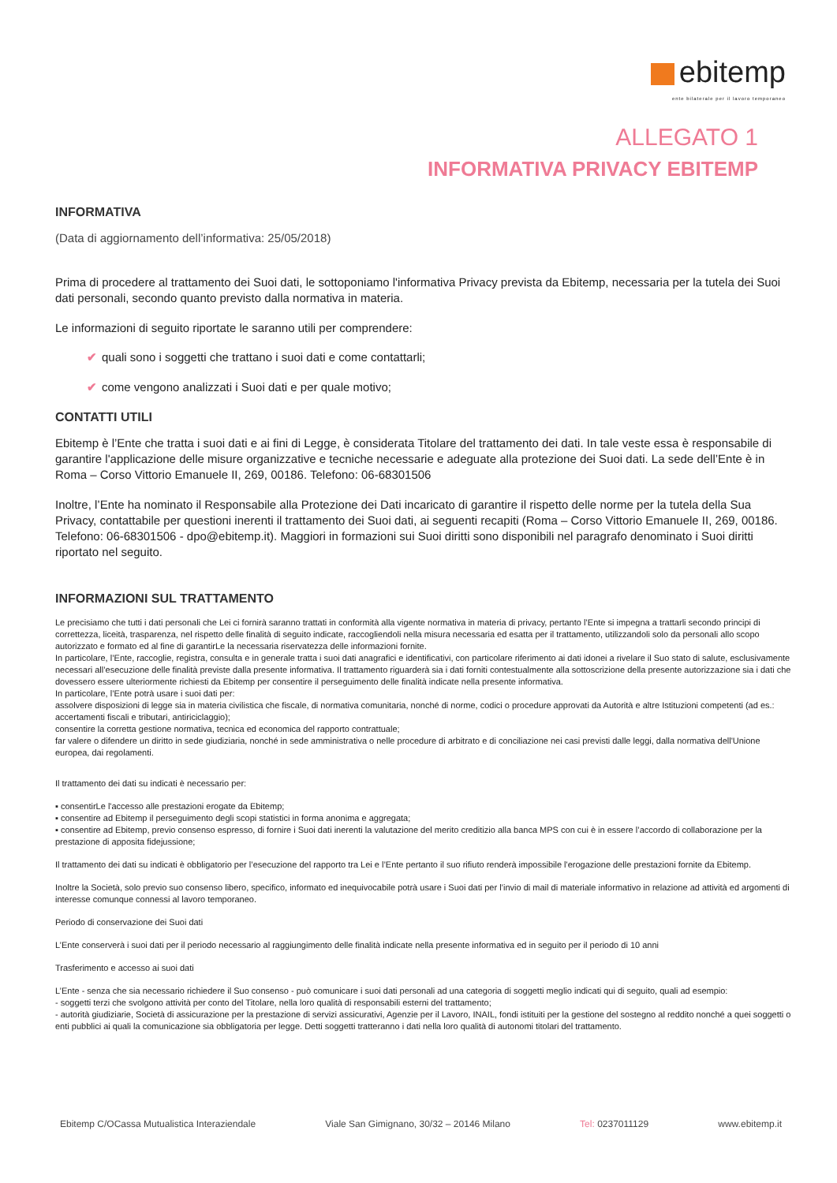ebitemp
ente bilaterale per il lavoro temporaneo
ALLEGATO 1
INFORMATIVA PRIVACY EBITEMP
INFORMATIVA
(Data di aggiornamento dell’informativa: 25/05/2018)
Prima di procedere al trattamento dei Suoi dati, le sottoponiamo l'informativa Privacy prevista da Ebitemp, necessaria per la tutela dei Suoi dati personali, secondo quanto previsto dalla normativa in materia.
Le informazioni di seguito riportate le saranno utili per comprendere:
✔ quali sono i soggetti che trattano i suoi dati e come contattarli;
✔ come vengono analizzati i Suoi dati e per quale motivo;
CONTATTI UTILI
Ebitemp è l’Ente che tratta i suoi dati e ai fini di Legge, è considerata Titolare del trattamento dei dati. In tale veste essa è responsabile di garantire l'applicazione delle misure organizzative e tecniche necessarie e adeguate alla protezione dei Suoi dati. La sede dell’Ente è in Roma – Corso Vittorio Emanuele II, 269, 00186. Telefono: 06-68301506
Inoltre, l’Ente ha nominato il Responsabile alla Protezione dei Dati incaricato di garantire il rispetto delle norme per la tutela della Sua Privacy, contattabile per questioni inerenti il trattamento dei Suoi dati, ai seguenti recapiti (Roma – Corso Vittorio Emanuele II, 269, 00186. Telefono: 06-68301506 - dpo@ebitemp.it). Maggiori in formazioni sui Suoi diritti sono disponibili nel paragrafo denominato i Suoi diritti riportato nel seguito.
INFORMAZIONI SUL TRATTAMENTO
Le precisiamo che tutti i dati personali che Lei ci fornirà saranno trattati in conformità alla vigente normativa in materia di privacy, pertanto l’Ente si impegna a trattarli secondo principi di correttezza, liceità, trasparenza, nel rispetto delle finalità di seguito indicate, raccogliendoli nella misura necessaria ed esatta per il trattamento, utilizzandoli solo da personali allo scopo autorizzato e formato ed al fine di garantirLe la necessaria riservatezza delle informazioni fornite.
In particolare, l’Ente, raccoglie, registra, consulta e in generale tratta i suoi dati anagrafici e identificativi, con particolare riferimento ai dati idonei a rivelare il Suo stato di salute, esclusivamente necessari all’esecuzione delle finalità previste dalla presente informativa. Il trattamento riguarderà sia i dati forniti contestualmente alla sottoscrizione della presente autorizzazione sia i dati che dovessero essere ulteriormente richiesti da Ebitemp per consentire il perseguimento delle finalità indicate nella presente informativa.
In particolare, l’Ente potrà usare i suoi dati per:
assolvere disposizioni di legge sia in materia civilistica che fiscale, di normativa comunitaria, nonché di norme, codici o procedure approvati da Autorità e altre Istituzioni competenti (ad es.: accertamenti fiscali e tributari, antiriciclaggio);
consentire la corretta gestione normativa, tecnica ed economica del rapporto contrattuale;
far valere o difendere un diritto in sede giudiziaria, nonché in sede amministrativa o nelle procedure di arbitrato e di conciliazione nei casi previsti dalle leggi, dalla normativa dell'Unione europea, dai regolamenti.
Il trattamento dei dati su indicati è necessario per:
▪ consentirLe l'accesso alle prestazioni erogate da Ebitemp;
▪ consentire ad Ebitemp il perseguimento degli scopi statistici in forma anonima e aggregata;
▪ consentire ad Ebitemp, previo consenso espresso, di fornire i Suoi dati inerenti la valutazione del merito creditizio alla banca MPS con cui è in essere l’accordo di collaborazione per la prestazione di apposita fidejussione;
Il trattamento dei dati su indicati è obbligatorio per l’esecuzione del rapporto tra Lei e l’Ente pertanto il suo rifiuto renderà impossibile l'erogazione delle prestazioni fornite da Ebitemp.
Inoltre la Società, solo previo suo consenso libero, specifico, informato ed inequivocabile potrà usare i Suoi dati per l’invio di mail di materiale informativo in relazione ad attività ed argomenti di interesse comunque connessi al lavoro temporaneo.
Periodo di conservazione dei Suoi dati
L’Ente conserverà i suoi dati per il periodo necessario al raggiungimento delle finalità indicate nella presente informativa ed in seguito per il periodo di 10 anni
Trasferimento e accesso ai suoi dati
L’Ente - senza che sia necessario richiedere il Suo consenso - può comunicare i suoi dati personali ad una categoria di soggetti meglio indicati qui di seguito, quali ad esempio:
- soggetti terzi che svolgono attività per conto del Titolare, nella loro qualità di responsabili esterni del trattamento;
- autorità giudiziarie, Società di assicurazione per la prestazione di servizi assicurativi, Agenzie per il Lavoro, INAIL, fondi istituiti per la gestione del sostegno al reddito nonché a quei soggetti o enti pubblici ai quali la comunicazione sia obbligatoria per legge. Detti soggetti tratteranno i dati nella loro qualità di autonomi titolari del trattamento.
Ebitemp C/OCassa Mutualistica Interaziendale Viale San Gimignano, 30/32 – 20146 Milano Tel: 0237011129 www.ebitemp.it